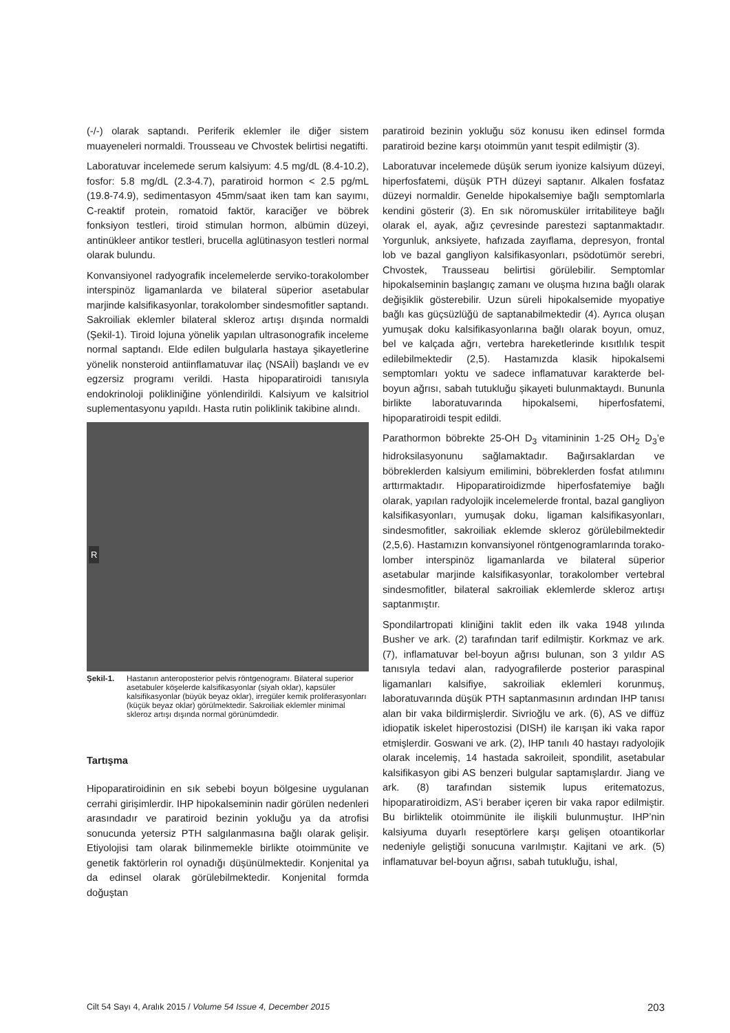(-/-) olarak saptandı. Periferik eklemler ile diğer sistem muayeneleri normaldi. Trousseau ve Chvostek belirtisi negatifti.
Laboratuvar incelemede serum kalsiyum: 4.5 mg/dL (8.4-10.2), fosfor: 5.8 mg/dL (2.3-4.7), paratiroid hormon < 2.5 pg/mL (19.8-74.9), sedimentasyon 45mm/saat iken tam kan sayımı, C-reaktif protein, romatoid faktör, karaciğer ve böbrek fonksiyon testleri, tiroid stimulan hormon, albümin düzeyi, antinükleer antikor testleri, brucella aglütinasyon testleri normal olarak bulundu.
Konvansiyonel radyografik incelemelerde serviko-torakolomber interspinöz ligamanlarda ve bilateral süperior asetabular marjinde kalsifikasyonlar, torakolomber sindesmofitler saptandı. Sakroiliak eklemler bilateral skleroz artışı dışında normaldi (Şekil-1). Tiroid lojuna yönelik yapılan ultrasonografik inceleme normal saptandı. Elde edilen bulgularla hastaya şikayetlerine yönelik nonsteroid antiinflamatuvar ilaç (NSAİİ) başlandı ve ev egzersiz programı verildi. Hasta hipoparatiroidi tanısıyla endokrinoloji polikliniğine yönlendirildi. Kalsiyum ve kalsitriol suplementasyonu yapıldı. Hasta rutin poliklinik takibine alındı.
R
Şekil-1. Hastanın anteroposterior pelvis röntgenogramı. Bilateral superior asetabuler köşelerde kalsifikasyonlar (siyah oklar), kapsüler kalsifikasyonlar (büyük beyaz oklar), irregüler kemik proliferasyonları (küçük beyaz oklar) görülmektedir. Sakroiliak eklemler minimal skleroz artışı dışında normal görünümdedir.
Tartışma
Hipoparatiroidinin en sık sebebi boyun bölgesine uygulanan cerrahi girişimlerdir. IHP hipokalseminin nadir görülen nedenleri arasındadır ve paratiroid bezinin yokluğu ya da atrofisi sonucunda yetersiz PTH salgılanmasına bağlı olarak gelişir. Etiyolojisi tam olarak bilinmemekle birlikte otoimmünite ve genetik faktörlerin rol oynadığı düşünülmektedir. Konjenital ya da edinsel olarak görülebilmektedir. Konjenital formda doğuştan
paratiroid bezinin yokluğu söz konusu iken edinsel formda paratiroid bezine karşı otoimmün yanıt tespit edilmiştir (3).
Laboratuvar incelemede düşük serum iyonize kalsiyum düzeyi, hiperfosfatemi, düşük PTH düzeyi saptanır. Alkalen fosfataz düzeyi normaldir. Genelde hipokalsemiye bağlı semptomlarla kendini gösterir (3). En sık nöromusküler irritabiliteye bağlı olarak el, ayak, ağız çevresinde parestezi saptanmaktadır. Yorgunluk, anksiyete, hafızada zayıflama, depresyon, frontal lob ve bazal gangliyon kalsifikasyonları, psödotümör serebri, Chvostek, Trausseau belirtisi görülebilir. Semptomlar hipokalseminin başlangıç zamanı ve oluşma hızına bağlı olarak değişiklik gösterebilir. Uzun süreli hipokalsemide myopatiye bağlı kas güçsüzlüğü de saptanabilmektedir (4). Ayrıca oluşan yumuşak doku kalsifikasyonlarına bağlı olarak boyun, omuz, bel ve kalçada ağrı, vertebra hareketlerinde kısıtlılık tespit edilebilmektedir (2,5). Hastamızda klasik hipokalsemi semptomları yoktu ve sadece inflamatuvar karakterde bel-boyun ağrısı, sabah tutukluğu şikayeti bulunmaktaydı. Bununla birlikte laboratuvarında hipokalsemi, hiperfosfatemi, hipoparatiroidi tespit edildi.
Parathormon böbrekte 25-OH D<sub>3</sub> vitamininin 1-25 OH<sub>2</sub> D<sub>3</sub>’e hidroksilasyonunu sağlamaktadır. Bağırsaklardan ve böbreklerden kalsiyum emilimini, böbreklerden fosfat atılımını arttırmaktadır. Hipoparatiroidizmde hiperfosfatemiye bağlı olarak, yapılan radyolojik incelemelerde frontal, bazal gangliyon kalsifikasyonları, yumuşak doku, ligaman kalsifikasyonları, sindesmofitler, sakroiliak eklemde skleroz görülebilmektedir (2,5,6). Hastamızın konvansiyonel röntgenogramlarında torako-lomber interspinöz ligamanlarda ve bilateral süperior asetabular marjinde kalsifikasyonlar, torakolomber vertebral sindesmofitler, bilateral sakroiliak eklemlerde skleroz artışı saptanmıştır.
Spondilartropati kliniğini taklit eden ilk vaka 1948 yılında Busher ve ark. (2) tarafından tarif edilmiştir. Korkmaz ve ark. (7), inflamatuvar bel-boyun ağrısı bulunan, son 3 yıldır AS tanısıyla tedavi alan, radyografilerde posterior paraspinal ligamanları kalsifiye, sakroiliak eklemleri korunmuş, laboratuvarında düşük PTH saptanmasının ardından IHP tanısı alan bir vaka bildirmişlerdir. Sivrioğlu ve ark. (6), AS ve diffüz idiopatik iskelet hiperostozisi (DISH) ile karışan iki vaka rapor etmişlerdir. Goswani ve ark. (2), IHP tanılı 40 hastayı radyolojik olarak incelemiş, 14 hastada sakroileit, spondilit, asetabular kalsifikasyon gibi AS benzeri bulgular saptamışlardır. Jiang ve ark. (8) tarafından sistemik lupus eritematozus, hipoparatiroidizm, AS’i beraber içeren bir vaka rapor edilmiştir. Bu birliktelik otoimmünite ile ilişkili bulunmuştur. IHP’nin kalsiyuma duyarlı reseptörlere karşı gelişen otoantikorlar nedeniyle geliştiği sonucuna varılmıştır. Kajitani ve ark. (5) inflamatuvar bel-boyun ağrısı, sabah tutukluğu, ishal,
Cilt 54 Sayı 4, Aralık 2015 / Volume 54 Issue 4, December 2015 203